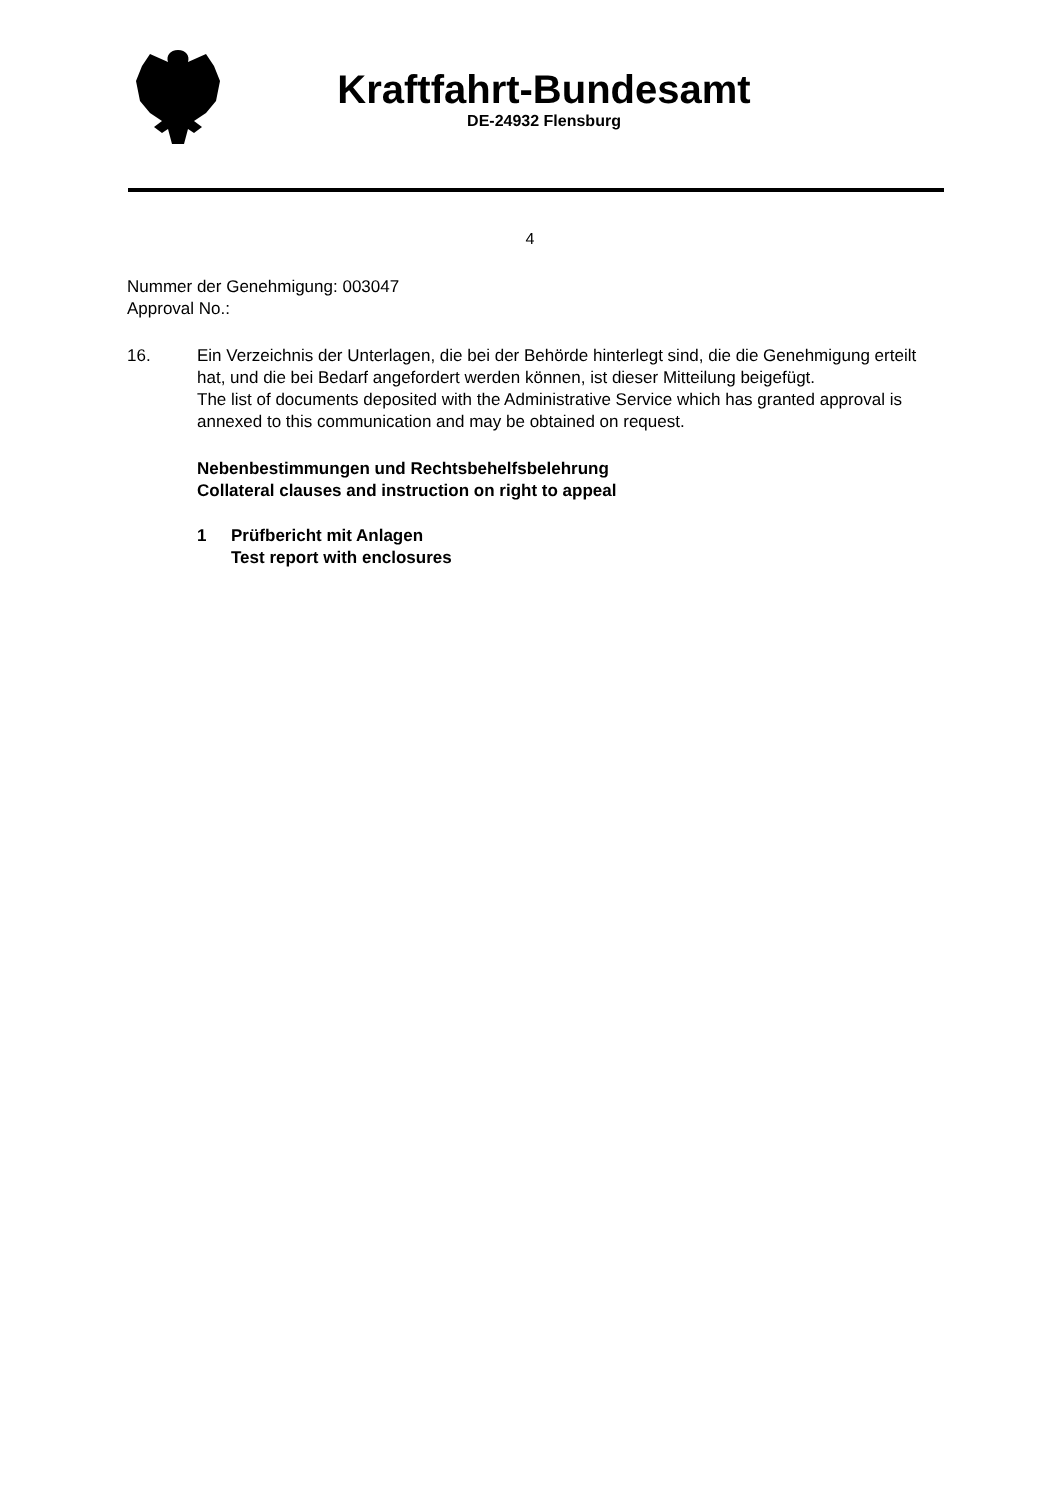Kraftfahrt-Bundesamt
DE-24932 Flensburg
4
Nummer der Genehmigung: 003047
Approval No.:
16. Ein Verzeichnis der Unterlagen, die bei der Behörde hinterlegt sind, die die Genehmigung erteilt hat, und die bei Bedarf angefordert werden können, ist dieser Mitteilung beigefügt.
The list of documents deposited with the Administrative Service which has granted approval is annexed to this communication and may be obtained on request.
Nebenbestimmungen und Rechtsbehelfsbelehrung
Collateral clauses and instruction on right to appeal
1 Prüfbericht mit Anlagen
Test report with enclosures